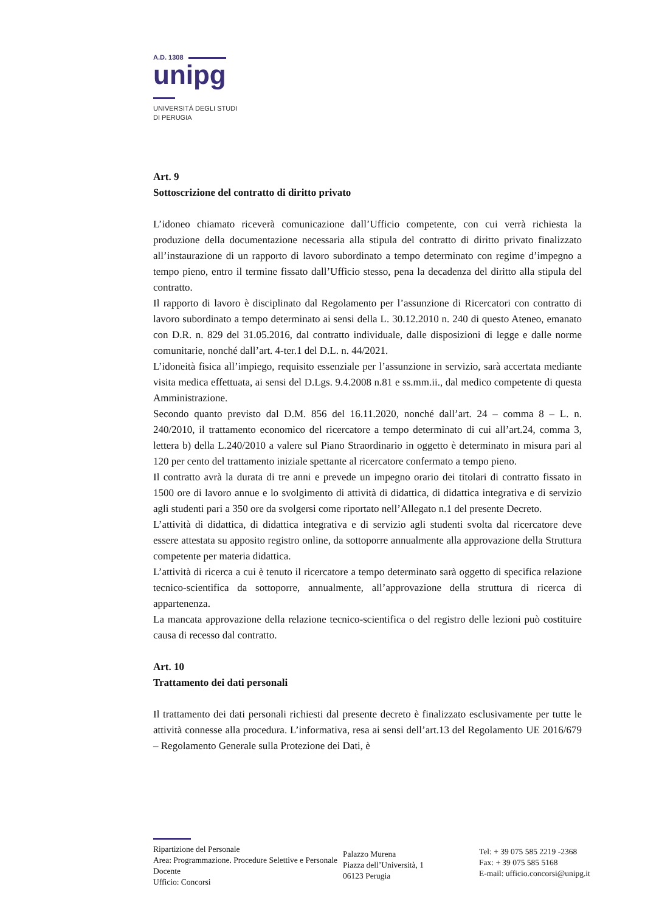A.D. 1308
unipg
UNIVERSITÀ DEGLI STUDI
DI PERUGIA
Art. 9
Sottoscrizione del contratto di diritto privato
L’idoneo chiamato riceverà comunicazione dall’Ufficio competente, con cui verrà richiesta la produzione della documentazione necessaria alla stipula del contratto di diritto privato finalizzato all’instaurazione di un rapporto di lavoro subordinato a tempo determinato con regime d’impegno a tempo pieno, entro il termine fissato dall’Ufficio stesso, pena la decadenza del diritto alla stipula del contratto.
Il rapporto di lavoro è disciplinato dal Regolamento per l’assunzione di Ricercatori con contratto di lavoro subordinato a tempo determinato ai sensi della L. 30.12.2010 n. 240 di questo Ateneo, emanato con D.R. n. 829 del 31.05.2016, dal contratto individuale, dalle disposizioni di legge e dalle norme comunitarie, nonché dall’art. 4-ter.1 del D.L. n. 44/2021.
L’idoneità fisica all’impiego, requisito essenziale per l’assunzione in servizio, sarà accertata mediante visita medica effettuata, ai sensi del D.Lgs. 9.4.2008 n.81 e ss.mm.ii., dal medico competente di questa Amministrazione.
Secondo quanto previsto dal D.M. 856 del 16.11.2020, nonché dall’art. 24 – comma 8 – L. n. 240/2010, il trattamento economico del ricercatore a tempo determinato di cui all’art.24, comma 3, lettera b) della L.240/2010 a valere sul Piano Straordinario in oggetto è determinato in misura pari al 120 per cento del trattamento iniziale spettante al ricercatore confermato a tempo pieno.
Il contratto avrà la durata di tre anni e prevede un impegno orario dei titolari di contratto fissato in 1500 ore di lavoro annue e lo svolgimento di attività di didattica, di didattica integrativa e di servizio agli studenti pari a 350 ore da svolgersi come riportato nell’Allegato n.1 del presente Decreto.
L’attività di didattica, di didattica integrativa e di servizio agli studenti svolta dal ricercatore deve essere attestata su apposito registro online, da sottoporre annualmente alla approvazione della Struttura competente per materia didattica.
L’attività di ricerca a cui è tenuto il ricercatore a tempo determinato sarà oggetto di specifica relazione tecnico-scientifica da sottoporre, annualmente, all’approvazione della struttura di ricerca di appartenenza.
La mancata approvazione della relazione tecnico-scientifica o del registro delle lezioni può costituire causa di recesso dal contratto.
Art. 10
Trattamento dei dati personali
Il trattamento dei dati personali richiesti dal presente decreto è finalizzato esclusivamente per tutte le attività connesse alla procedura. L’informativa, resa ai sensi dell’art.13 del Regolamento UE 2016/679 – Regolamento Generale sulla Protezione dei Dati, è
Ripartizione del Personale
Area: Programmazione. Procedure Selettive e Personale Docente
Ufficio: Concorsi
Palazzo Murena
Piazza dell’Università, 1
06123 Perugia
Tel: + 39 075 585 2219 -2368
Fax: + 39 075 585 5168
E-mail: ufficio.concorsi@unipg.it